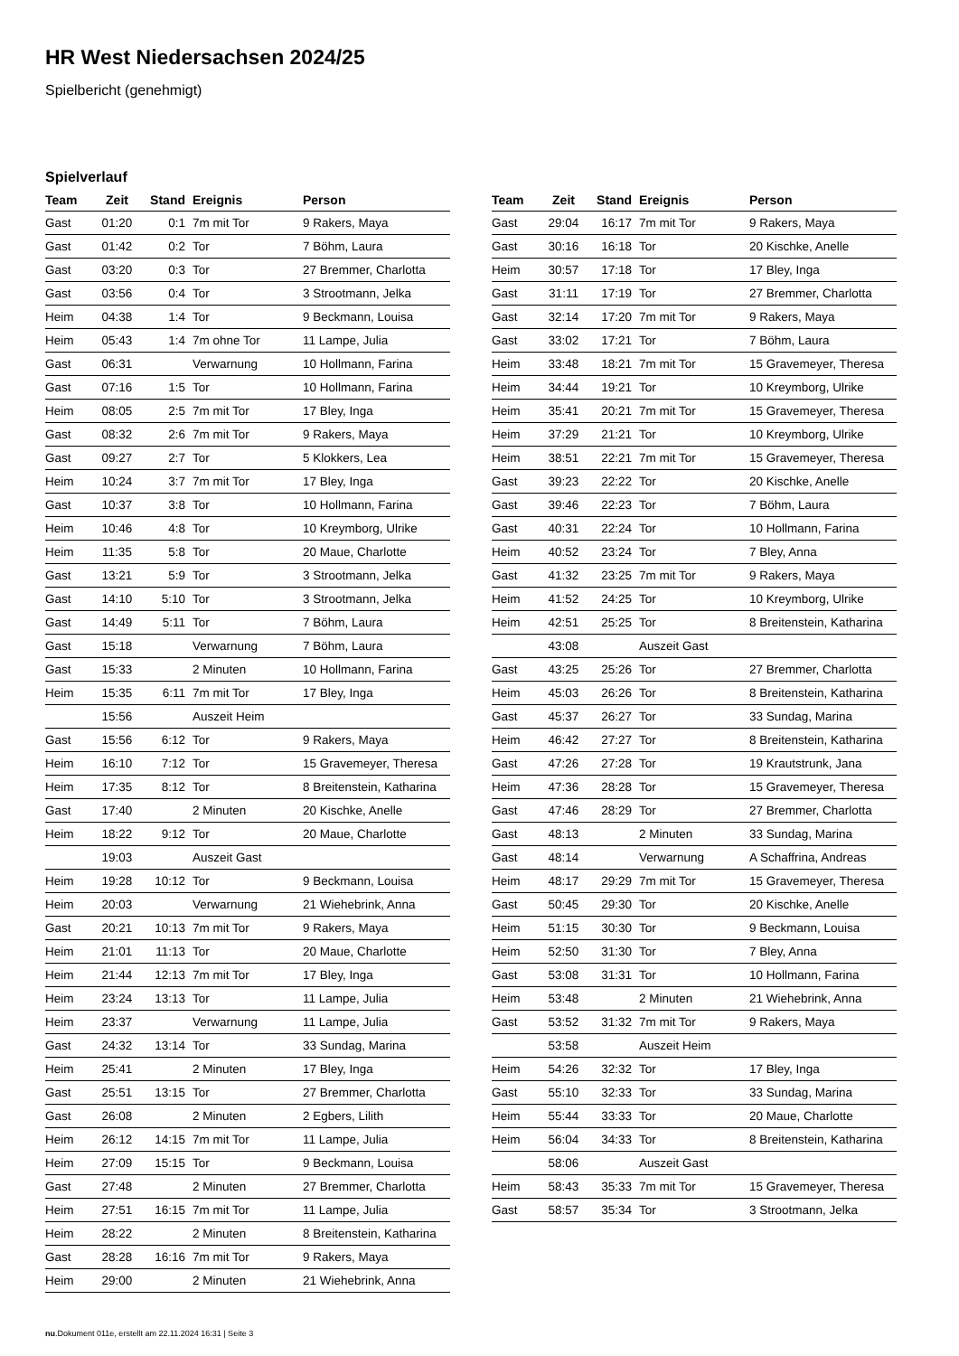HR West Niedersachsen 2024/25
Spielbericht (genehmigt)
Spielverlauf
| Team | Zeit | Stand | Ereignis | Person |
| --- | --- | --- | --- | --- |
| Gast | 01:20 | 0:1 | 7m mit Tor | 9 Rakers, Maya |
| Gast | 01:42 | 0:2 | Tor | 7 Böhm, Laura |
| Gast | 03:20 | 0:3 | Tor | 27 Bremmer, Charlotta |
| Gast | 03:56 | 0:4 | Tor | 3 Strootmann, Jelka |
| Heim | 04:38 | 1:4 | Tor | 9 Beckmann, Louisa |
| Heim | 05:43 | 1:4 | 7m ohne Tor | 11 Lampe, Julia |
| Gast | 06:31 | | Verwarnung | 10 Hollmann, Farina |
| Gast | 07:16 | 1:5 | Tor | 10 Hollmann, Farina |
| Heim | 08:05 | 2:5 | 7m mit Tor | 17 Bley, Inga |
| Gast | 08:32 | 2:6 | 7m mit Tor | 9 Rakers, Maya |
| Gast | 09:27 | 2:7 | Tor | 5 Klokkers, Lea |
| Heim | 10:24 | 3:7 | 7m mit Tor | 17 Bley, Inga |
| Gast | 10:37 | 3:8 | Tor | 10 Hollmann, Farina |
| Heim | 10:46 | 4:8 | Tor | 10 Kreymborg, Ulrike |
| Heim | 11:35 | 5:8 | Tor | 20 Maue, Charlotte |
| Gast | 13:21 | 5:9 | Tor | 3 Strootmann, Jelka |
| Gast | 14:10 | 5:10 | Tor | 3 Strootmann, Jelka |
| Gast | 14:49 | 5:11 | Tor | 7 Böhm, Laura |
| Gast | 15:18 | | Verwarnung | 7 Böhm, Laura |
| Gast | 15:33 | | 2 Minuten | 10 Hollmann, Farina |
| Heim | 15:35 | 6:11 | 7m mit Tor | 17 Bley, Inga |
| | 15:56 | | Auszeit Heim | |
| Gast | 15:56 | 6:12 | Tor | 9 Rakers, Maya |
| Heim | 16:10 | 7:12 | Tor | 15 Gravemeyer, Theresa |
| Heim | 17:35 | 8:12 | Tor | 8 Breitenstein, Katharina |
| Gast | 17:40 | | 2 Minuten | 20 Kischke, Anelle |
| Heim | 18:22 | 9:12 | Tor | 20 Maue, Charlotte |
| | 19:03 | | Auszeit Gast | |
| Heim | 19:28 | 10:12 | Tor | 9 Beckmann, Louisa |
| Heim | 20:03 | | Verwarnung | 21 Wiehebrink, Anna |
| Gast | 20:21 | 10:13 | 7m mit Tor | 9 Rakers, Maya |
| Heim | 21:01 | 11:13 | Tor | 20 Maue, Charlotte |
| Heim | 21:44 | 12:13 | 7m mit Tor | 17 Bley, Inga |
| Heim | 23:24 | 13:13 | Tor | 11 Lampe, Julia |
| Heim | 23:37 | | Verwarnung | 11 Lampe, Julia |
| Gast | 24:32 | 13:14 | Tor | 33 Sundag, Marina |
| Heim | 25:41 | | 2 Minuten | 17 Bley, Inga |
| Gast | 25:51 | 13:15 | Tor | 27 Bremmer, Charlotta |
| Gast | 26:08 | | 2 Minuten | 2 Egbers, Lilith |
| Heim | 26:12 | 14:15 | 7m mit Tor | 11 Lampe, Julia |
| Heim | 27:09 | 15:15 | Tor | 9 Beckmann, Louisa |
| Gast | 27:48 | | 2 Minuten | 27 Bremmer, Charlotta |
| Heim | 27:51 | 16:15 | 7m mit Tor | 11 Lampe, Julia |
| Heim | 28:22 | | 2 Minuten | 8 Breitenstein, Katharina |
| Gast | 28:28 | 16:16 | 7m mit Tor | 9 Rakers, Maya |
| Heim | 29:00 | | 2 Minuten | 21 Wiehebrink, Anna |
| Team | Zeit | Stand | Ereignis | Person |
| --- | --- | --- | --- | --- |
| Gast | 29:04 | 16:17 | 7m mit Tor | 9 Rakers, Maya |
| Gast | 30:16 | 16:18 | Tor | 20 Kischke, Anelle |
| Heim | 30:57 | 17:18 | Tor | 17 Bley, Inga |
| Gast | 31:11 | 17:19 | Tor | 27 Bremmer, Charlotta |
| Gast | 32:14 | 17:20 | 7m mit Tor | 9 Rakers, Maya |
| Gast | 33:02 | 17:21 | Tor | 7 Böhm, Laura |
| Heim | 33:48 | 18:21 | 7m mit Tor | 15 Gravemeyer, Theresa |
| Heim | 34:44 | 19:21 | Tor | 10 Kreymborg, Ulrike |
| Heim | 35:41 | 20:21 | 7m mit Tor | 15 Gravemeyer, Theresa |
| Heim | 37:29 | 21:21 | Tor | 10 Kreymborg, Ulrike |
| Heim | 38:51 | 22:21 | 7m mit Tor | 15 Gravemeyer, Theresa |
| Gast | 39:23 | 22:22 | Tor | 20 Kischke, Anelle |
| Gast | 39:46 | 22:23 | Tor | 7 Böhm, Laura |
| Gast | 40:31 | 22:24 | Tor | 10 Hollmann, Farina |
| Heim | 40:52 | 23:24 | Tor | 7 Bley, Anna |
| Gast | 41:32 | 23:25 | 7m mit Tor | 9 Rakers, Maya |
| Heim | 41:52 | 24:25 | Tor | 10 Kreymborg, Ulrike |
| Heim | 42:51 | 25:25 | Tor | 8 Breitenstein, Katharina |
| | 43:08 | | Auszeit Gast | |
| Gast | 43:25 | 25:26 | Tor | 27 Bremmer, Charlotta |
| Heim | 45:03 | 26:26 | Tor | 8 Breitenstein, Katharina |
| Gast | 45:37 | 26:27 | Tor | 33 Sundag, Marina |
| Heim | 46:42 | 27:27 | Tor | 8 Breitenstein, Katharina |
| Gast | 47:26 | 27:28 | Tor | 19 Krautstrunk, Jana |
| Heim | 47:36 | 28:28 | Tor | 15 Gravemeyer, Theresa |
| Gast | 47:46 | 28:29 | Tor | 27 Bremmer, Charlotta |
| Gast | 48:13 | | 2 Minuten | 33 Sundag, Marina |
| Gast | 48:14 | | Verwarnung | A Schaffrina, Andreas |
| Heim | 48:17 | 29:29 | 7m mit Tor | 15 Gravemeyer, Theresa |
| Gast | 50:45 | 29:30 | Tor | 20 Kischke, Anelle |
| Heim | 51:15 | 30:30 | Tor | 9 Beckmann, Louisa |
| Heim | 52:50 | 31:30 | Tor | 7 Bley, Anna |
| Gast | 53:08 | 31:31 | Tor | 10 Hollmann, Farina |
| Heim | 53:48 | | 2 Minuten | 21 Wiehebrink, Anna |
| Gast | 53:52 | 31:32 | 7m mit Tor | 9 Rakers, Maya |
| | 53:58 | | Auszeit Heim | |
| Heim | 54:26 | 32:32 | Tor | 17 Bley, Inga |
| Gast | 55:10 | 32:33 | Tor | 33 Sundag, Marina |
| Heim | 55:44 | 33:33 | Tor | 20 Maue, Charlotte |
| Heim | 56:04 | 34:33 | Tor | 8 Breitenstein, Katharina |
| | 58:06 | | Auszeit Gast | |
| Heim | 58:43 | 35:33 | 7m mit Tor | 15 Gravemeyer, Theresa |
| Gast | 58:57 | 35:34 | Tor | 3 Strootmann, Jelka |
nu.Dokument 011e, erstellt am 22.11.2024 16:31 | Seite 3